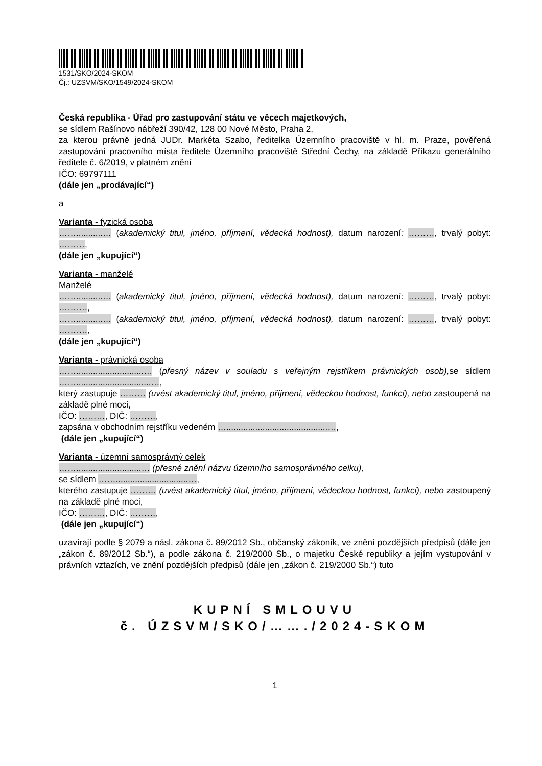1531/SKO/2024-SKOM
Čj.: UZSVM/SKO/1549/2024-SKOM
Česká republika - Úřad pro zastupování státu ve věcech majetkových,
se sídlem Rašínovo nábřeží 390/42, 128 00 Nové Město, Praha 2,
za kterou právně jedná JUDr. Markéta Szabo, ředitelka Územního pracoviště v hl. m. Praze, pověřená zastupování pracovního místa ředitele Územního pracoviště Střední Čechy, na základě Příkazu generálního ředitele č. 6/2019, v platném znění
IČO: 69797111
(dále jen „prodávající“)
a
Varianta - fyzická osoba
……...........… (akademický titul, jméno, příjmení, vědecká hodnost), datum narození: ………, trvalý pobyt: ………,
(dále jen „kupující“)
Varianta - manželé
Manželé
……...........… (akademický titul, jméno, příjmení, vědecká hodnost), datum narození: ………, trvalý pobyt: ……….,
……...........… (akademický titul, jméno, příjmení, vědecká hodnost), datum narození: ………, trvalý pobyt: ……….,
(dále jen „kupující“)
Varianta - právnická osoba
……............................… (přesný název v souladu s veřejným rejstříkem právnických osob), se sídlem ……...............................…,
který zastupuje ……… (uvést akademický titul, jméno, příjmení, vědeckou hodnost, funkci), nebo zastoupená na základě plné moci,
IČO: ………, DIČ: ………,
zapsána v obchodním rejstříku vedeném …..........................................…,
(dále jen „kupující“)
Varianta - územní samosprávný celek
……...........................… (přesné znění názvu územního samosprávného celku),
se sídlem ……..............................…,
kterého zastupuje ……… (uvést akademický titul, jméno, příjmení, vědeckou hodnost, funkci), nebo zastoupený na základě plné moci,
IČO: ………, DIČ: ………,
(dále jen „kupující“)
uzavírají podle § 2079 a násl. zákona č. 89/2012 Sb., občanský zákoník, ve znění pozdějších předpisů (dále jen „zákon č. 89/2012 Sb.“), a podle zákona č. 219/2000 Sb., o majetku České republiky a jejím vystupování v právních vztazích, ve znění pozdějších předpisů (dále jen „zákon č. 219/2000 Sb.“) tuto
KUPNÍ SMLOUVU
č. ÚZSVM/SKO/……./2024-SKOM
1